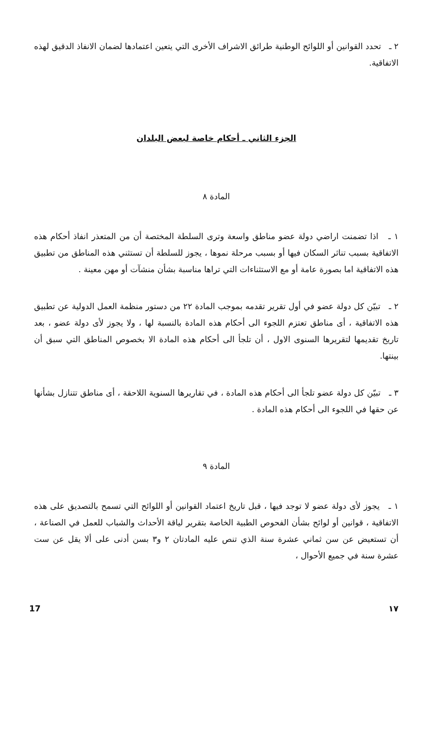٢ ـ تحدد القوانين أو اللوائح الوطنية طرائق الاشراف الأخرى التي يتعين اعتمادها لضمان الانفاذ الدقيق لهذه الاتفاقية.
الجزء الثاني ـ أحكام خاصة لبعض البلدان
المادة ٨
١ ـ اذا تضمنت اراضي دولة عضو مناطق واسعة وترى السلطة المختصة أن من المتعذر انفاذ أحكام هذه الاتفاقية بسبب تناثر السكان فيها أو بسبب مرحلة نموها ، يجوز للسلطة أن تستثني هذه المناطق من تطبيق هذه الاتفاقية اما بصورة عامة أو مع الاستثناءات التي تراها مناسبة بشأن منشآت أو مهن معينة .
٢ ـ تبيّن كل دولة عضو في أول تقرير تقدمه بموجب المادة ٢٢ من دستور منظمة العمل الدولية عن تطبيق هذه الاتفاقية ، أى مناطق تعتزم اللجوء الى أحكام هذه المادة بالنسبة لها ، ولا يجوز لأى دولة عضو ، بعد تاريخ تقديمها لتقريرها السنوى الاول ، أن تلجأ الى أحكام هذه المادة الا بخصوص المناطق التي سبق أن بينتها.
٣ ـ تبيّن كل دولة عضو تلجأ الى أحكام هذه المادة ، في تقاريرها السنوية اللاحقة ، أى مناطق تتنازل بشأنها عن حقها في اللجوء الى أحكام هذه المادة .
المادة ٩
١ ـ يجوز لأى دولة عضو لا توجد فيها ، قبل تاريخ اعتماد القوانين أو اللوائح التي تسمح بالتصديق على هذه الاتفاقية ، قوانين أو لوائح بشأن الفحوص الطبية الخاصة بتقرير لياقة الأحداث والشباب للعمل في الصناعة ، أن تستعيض عن سن ثماني عشرة سنة الذي تنص عليه المادتان ٢ و٣ بسن أدنى على ألا يقل عن ست عشرة سنة في جميع الأحوال ،
17 ١٧